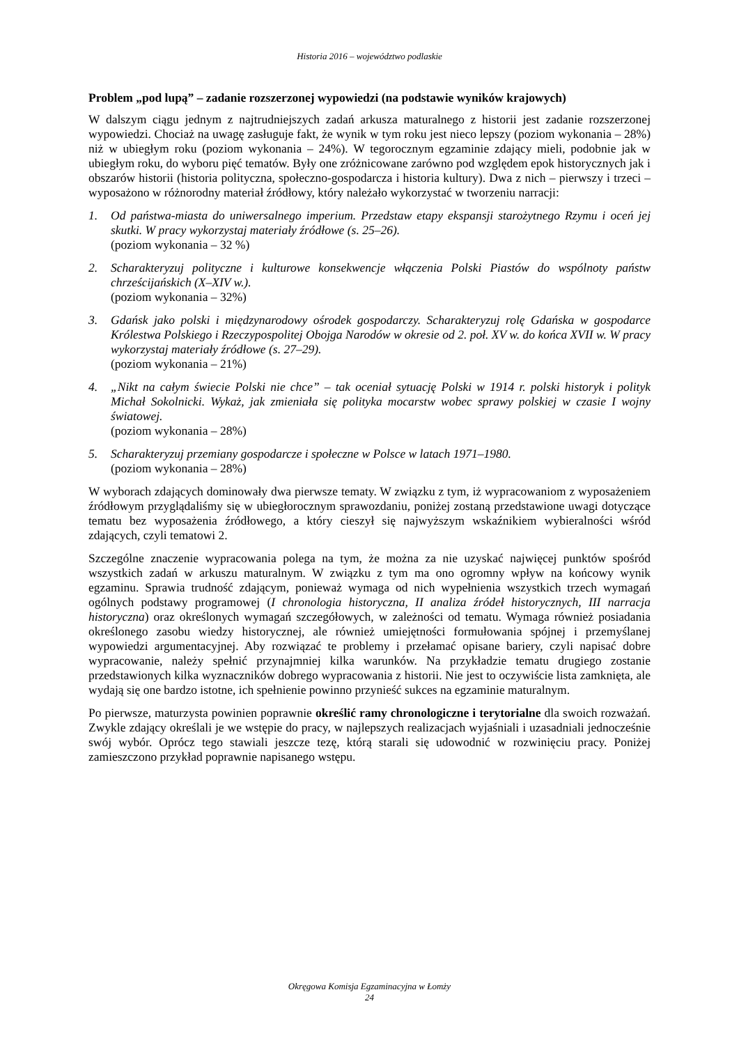Historia 2016 – województwo podlaskie
Problem „pod lupą” – zadanie rozszerzonej wypowiedzi (na podstawie wyników krajowych)
W dalszym ciągu jednym z najtrudniejszych zadań arkusza maturalnego z historii jest zadanie rozszerzonej wypowiedzi. Chociaż na uwagę zasługuje fakt, że wynik w tym roku jest nieco lepszy (poziom wykonania – 28%) niż w ubiegłym roku (poziom wykonania – 24%). W tegorocznym egzaminie zdający mieli, podobnie jak w ubiegłym roku, do wyboru pięć tematów. Były one zróżnicowane zarówno pod względem epok historycznych jak i obszarów historii (historia polityczna, społeczno-gospodarcza i historia kultury). Dwa z nich – pierwszy i trzeci – wyposażono w różnorodny materiał źródłowy, który należało wykorzystać w tworzeniu narracji:
1. Od państwa-miasta do uniwersalnego imperium. Przedstaw etapy ekspansji starożytnego Rzymu i oceń jej skutki. W pracy wykorzystaj materiały źródłowe (s. 25–26).
(poziom wykonania – 32 %)
2. Scharakteryzuj polityczne i kulturowe konsekwencje włączenia Polski Piastów do wspólnoty państw chrześcijańskich (X–XIV w.).
(poziom wykonania – 32%)
3. Gdańsk jako polski i międzynarodowy ośrodek gospodarczy. Scharakteryzuj rolę Gdańska w gospodarce Królestwa Polskiego i Rzeczypospolitej Obojga Narodów w okresie od 2. poł. XV w. do końca XVII w. W pracy wykorzystaj materiały źródłowe (s. 27–29).
(poziom wykonania – 21%)
4. „Nikt na całym świecie Polski nie chce” – tak oceniał sytuację Polski w 1914 r. polski historyk i polityk Michał Sokolnicki. Wykaż, jak zmieniała się polityka mocarstw wobec sprawy polskiej w czasie I wojny światowej.
(poziom wykonania – 28%)
5. Scharakteryzuj przemiany gospodarcze i społeczne w Polsce w latach 1971–1980.
(poziom wykonania – 28%)
W wyborach zdających dominowały dwa pierwsze tematy. W związku z tym, iż wypracowaniom z wyposażeniem źródłowym przyglądaliśmy się w ubiegłorocznym sprawozdaniu, poniżej zostaną przedstawione uwagi dotyczące tematu bez wyposażenia źródłowego, a który cieszył się najwyższym wskaźnikiem wybieralności wśród zdających, czyli tematowi 2.
Szczególne znaczenie wypracowania polega na tym, że można za nie uzyskać najwięcej punktów spośród wszystkich zadań w arkuszu maturalnym. W związku z tym ma ono ogromny wpływ na końcowy wynik egzaminu. Sprawia trudność zdającym, ponieważ wymaga od nich wypełnienia wszystkich trzech wymagań ogólnych podstawy programowej (I chronologia historyczna, II analiza źródeł historycznych, III narracja historyczna) oraz określonych wymagań szczegółowych, w zależności od tematu. Wymaga również posiadania określonego zasobu wiedzy historycznej, ale również umiejętności formułowania spójnej i przemyślanej wypowiedzi argumentacyjnej. Aby rozwiązać te problemy i przełamać opisane bariery, czyli napisać dobre wypracowanie, należy spełnić przynajmniej kilka warunków. Na przykładzie tematu drugiego zostanie przedstawionych kilka wyznaczników dobrego wypracowania z historii. Nie jest to oczywiście lista zamknięta, ale wydają się one bardzo istotne, ich spełnienie powinno przynieść sukces na egzaminie maturalnym.
Po pierwsze, maturzysta powinien poprawnie określić ramy chronologiczne i terytorialne dla swoich rozważań. Zwykle zdający określali je we wstępie do pracy, w najlepszych realizacjach wyjaśniali i uzasadniali jednocześnie swój wybór. Oprócz tego stawiali jeszcze tezę, którą starali się udowodnić w rozwinięciu pracy. Poniżej zamieszczono przykład poprawnie napisanego wstępu.
Okręgowa Komisja Egzaminacyjna w Łomży
24